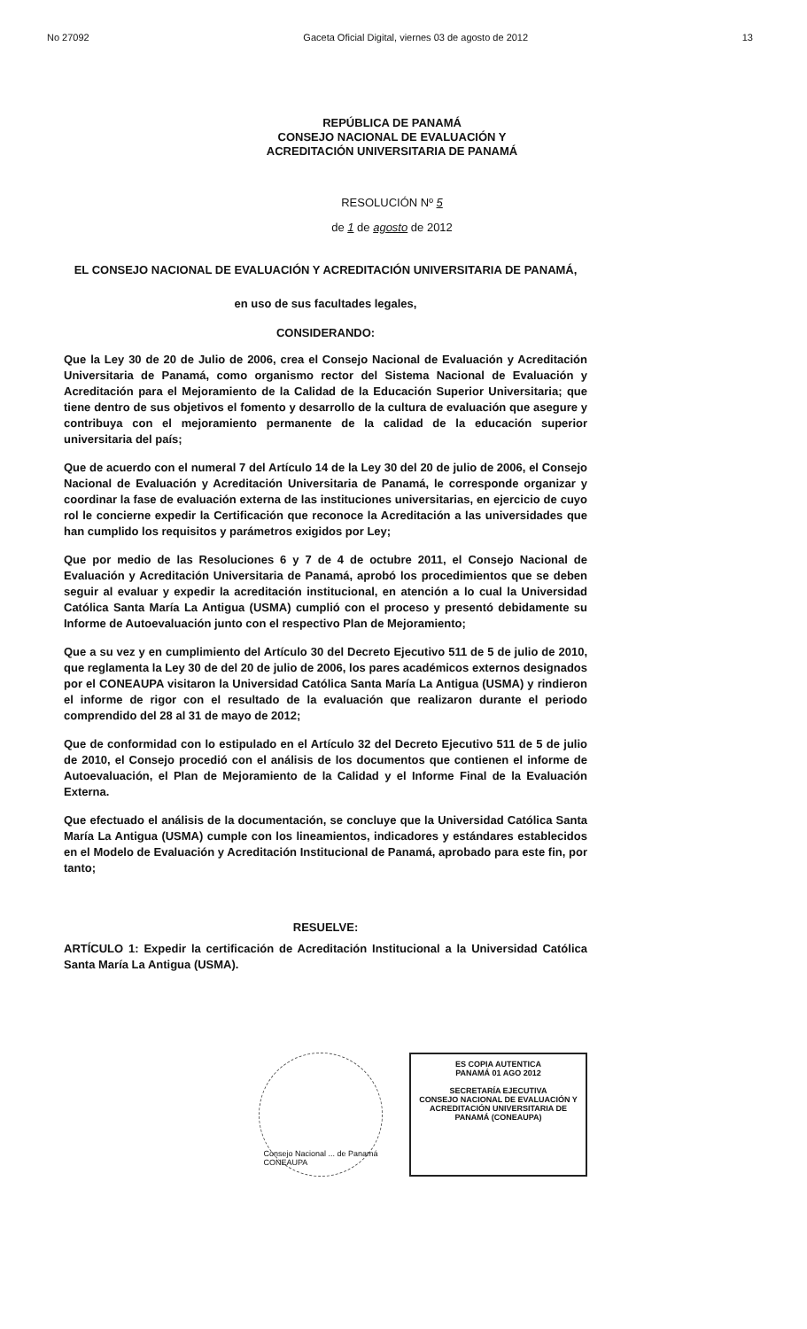No 27092 Gaceta Oficial Digital, viernes 03 de agosto de 2012 13
REPÚBLICA DE PANAMÁ
CONSEJO NACIONAL DE EVALUACIÓN Y
ACREDITACIÓN UNIVERSITARIA DE PANAMÁ
RESOLUCIÓN Nº 5
de 1 de agosto de 2012
EL CONSEJO NACIONAL DE EVALUACIÓN Y ACREDITACIÓN UNIVERSITARIA DE PANAMÁ,
en uso de sus facultades legales,
CONSIDERANDO:
Que la Ley 30 de 20 de Julio de 2006, crea el Consejo Nacional de Evaluación y Acreditación Universitaria de Panamá, como organismo rector del Sistema Nacional de Evaluación y Acreditación para el Mejoramiento de la Calidad de la Educación Superior Universitaria; que tiene dentro de sus objetivos el fomento y desarrollo de la cultura de evaluación que asegure y contribuya con el mejoramiento permanente de la calidad de la educación superior universitaria del país;
Que de acuerdo con el numeral 7 del Artículo 14 de la Ley 30 del 20 de julio de 2006, el Consejo Nacional de Evaluación y Acreditación Universitaria de Panamá, le corresponde organizar y coordinar la fase de evaluación externa de las instituciones universitarias, en ejercicio de cuyo rol le concierne expedir la Certificación que reconoce la Acreditación a las universidades que han cumplido los requisitos y parámetros exigidos por Ley;
Que por medio de las Resoluciones 6 y 7 de 4 de octubre 2011, el Consejo Nacional de Evaluación y Acreditación Universitaria de Panamá, aprobó los procedimientos que se deben seguir al evaluar y expedir la acreditación institucional, en atención a lo cual la Universidad Católica Santa María La Antigua (USMA) cumplió con el proceso y presentó debidamente su Informe de Autoevaluación junto con el respectivo Plan de Mejoramiento;
Que a su vez y en cumplimiento del Artículo 30 del Decreto Ejecutivo 511 de 5 de julio de 2010, que reglamenta la Ley 30 de del 20 de julio de 2006, los pares académicos externos designados por el CONEAUPA visitaron la Universidad Católica Santa María La Antigua (USMA) y rindieron el informe de rigor con el resultado de la evaluación que realizaron durante el periodo comprendido del 28 al 31 de mayo de 2012;
Que de conformidad con lo estipulado en el Artículo 32 del Decreto Ejecutivo 511 de 5 de julio de 2010, el Consejo procedió con el análisis de los documentos que contienen el informe de Autoevaluación, el Plan de Mejoramiento de la Calidad y el Informe Final de la Evaluación Externa.
Que efectuado el análisis de la documentación, se concluye que la Universidad Católica Santa María La Antigua (USMA) cumple con los lineamientos, indicadores y estándares establecidos en el Modelo de Evaluación y Acreditación Institucional de Panamá, aprobado para este fin, por tanto;
RESUELVE:
ARTÍCULO 1: Expedir la certificación de Acreditación Institucional a la Universidad Católica Santa María La Antigua (USMA).
Consejo Nacional ... de Panamá
CONEAUPA
ES COPIA AUTENTICA
PANAMÁ 01 AGO 2012
SECRETARÍA EJECUTIVA
CONSEJO NACIONAL DE EVALUACIÓN Y ACREDITACIÓN UNIVERSITARIA DE PANAMÁ (CONEAUPA)